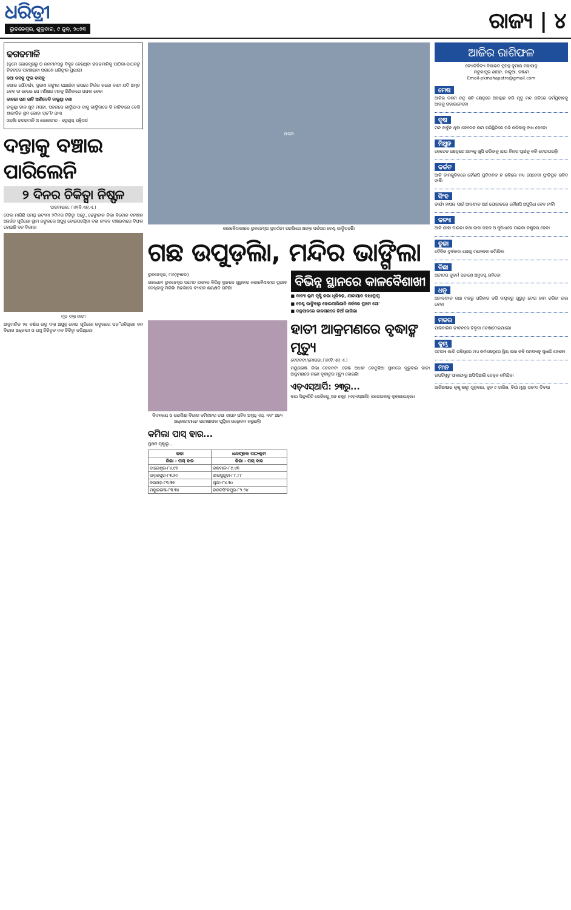ଧରିତ୍ରୀ
ଭୁବନେଶ୍ୱର, ଶୁକ୍ରବାର, ୯ ଜୁନ୍, ୨୦୨୩
ରାଜ୍ୟ | ୪
ଢଗଢମାଳି
(କ୍ରମେ ଲୋକମୁଖରୁ ଓ ଜନମାନସରୁ ବିସ୍ମୃତ ହେଉଥିବା ଢଗଢମାଳିକୁ ପାଠିକା-ପାଠକଙ୍କ ନିକଟରେ ପହଞ୍ଚାଇବା ସକାଶେ ଧରିତ୍ରୀର ପ୍ରୟାସ)
କଥା ରସକୁ ଫୁଲ ବାସକୁ
କଥାର ସୌନ୍ଦର୍ଯ୍ୟ, ପ୍ରକାଶ ଭଙ୍ଗୀର ଯଥାର୍ଥତା ଉପରେ ନିର୍ଭର କରେ। ବାଣୀ ଯଦି ଅମୃତ ହେବ ତା'ହେଲେ ସେ ମଣିଷର ମନକୁ କିଣିବାରେ ସଫଳ ହେବ।
କାଟଣା ପଣ କାଟି ଆଣିଦେବି ଚାକୁଣ୍ଡା ବଣ।
ଚାକୁଣ୍ଡା ଡାଳ ଖୁବ ମସକା, ସହଜରେ ଭାଙ୍ଗିଯାଏ। ତାକୁ ଭାଙ୍ଗିବାରେ କି କାଟିବାରେ ବେଶି ଶାରୀରିକ ଶ୍ରମ ଲୋଡ଼ା ପଡ଼ି ନ ଥାଏ।
ଓଡ଼ିଆ ଢଗଢମାଳି ଓ ଲୋକଗୀତ - ଫ୍ରେଣ୍ଡସ୍ ପବ୍ଲିଶର୍ସ
ଦନ୍ତାକୁ ବଞ୍ଚାଇ ପାରିଲେନି
୨ ଦିନର ଚିକିତ୍ସା ନିଷ୍ଫଳ
ସାତମାଇଲ, ୮।୬(ବି.ଏନ୍.ଏ.)
ଫେଲ ମାରିଛି ସମସ୍ତ ଉଦ୍ୟମ। ୨ଦିନର ଚିକିତ୍ସା ସତ୍ତ୍ୱେ ଢେଙ୍କାନାଳ ଜିଲା ହିନ୍ଦୋଳ ବନାଞ୍ଚଳ ଅନ୍ତର୍ଗତ ଗୁରିଲୋ ଗ୍ରାମ ଜଙ୍ଗଲରେ ଅସୁସ୍ଥ ହୋଇପଡ଼ିଥିବା ଦନ୍ତା ଜୀବନ ବଞ୍ଚାଇବାରେ ବିଫଳ ହୋଇଛି ବନ ବିଭାଗ।
ମୃତ ଦନ୍ତା ହାତୀ
ଆନୁମାନିକ ୨୪ ବର୍ଷର ଉକ୍ତ ଦନ୍ତା ଅସୁସ୍ଥ ହୋଇ ଗୁରିଲୋ ଜଙ୍ଗଲରେ ପଡ଼ି ରହିଥିଲା। ବନ ବିଭାଗ ଅଧିକାରୀ ଓ ପଶୁ ଚିକିତ୍ସକ ଦଳ ଚିକିତ୍ସା କରିଥିଲେ।
ଫଟୋ
କାଳବୈଶାଖୀରେ ଭୁବନେଶ୍ୱର ପ୍ରଦର୍ଶନୀ ପଡ଼ିଆରେ ଅଜନ୍ତା ସର୍କସର ଟେଣ୍ଟ ଭାଙ୍ଗିପଡ଼ିଛି।
ଗଛ ଉପୁଡ଼ିଲା, ମନ୍ଦିର ଭାଙ୍ଗିଲା
ଭୁବନେଶ୍ୱର, ୮।୬(ବ୍ୟୁରୋ)
ରାଜଧାନୀ ଭୁବନେଶ୍ୱର ସମେତ ରାଜ୍ୟର ବିଭିନ୍ନ ସ୍ଥାନରେ ଗୁରୁବାର କାଳବୈଶାଖୀର ପ୍ରଭାବ ଦେଖିବାକୁ ମିଳିଛି। ଓଡ଼ିଶାରେ ବ୍ୟାପକ କ୍ଷୟକ୍ଷତି ଘଟିଛି।
ବିଭିନ୍ନ ସ୍ଥାନରେ କାଳବୈଶାଖୀ
■ ବାତ୍ୟା ଭ୍ରମ ସୃଷ୍ଟି କଲା ଧୂଳିଝଡ଼, ଯାତାୟାତ ବାଧାପ୍ରାପ୍ତ
■ ଟେଣ୍ଟ ଭାଙ୍ଗିବାରୁ ହୋଇପାରିଲାନି ସର୍କସର ପ୍ରଥମ ଶୋ'
■ ବଜ୍ରପାତରେ ତାଳଗଛରେ ନିଆଁ ଲାଗିଲା
ବିଦ୍ୟାଳୟ ଓ ଗଣଶିକ୍ଷା ବିଭାଗ କମିଶନର ତଥା ଶାସନ ସଚିବ ଅଶ୍ୱଥି ଏସ୍. ଏବଂ ଅନ୍ୟ ଅଧିକାରୀମାନେ ପରୀକ୍ଷାଫଳ ପୁସ୍ତିକା ଉନ୍ମୋଚନ କରୁଛନ୍ତି।
କମିଲା ପାସ୍ ହାର...
ପ୍ରଥମ ପୃଷ୍ଠାରୁ...
| କଳା | ଧନ୍ଦାମୂଳକ ପାଠ୍ୟକ୍ରମ |
| --- | --- |
| ଜିଲା - ପାସ୍ ହାର | ଜିଲା - ପାସ୍ ହାର |
| ବାଲେଶ୍ୱର-୮୪.୯୬ | କନ୍ଧମାଳ-୮୯.୪୩ |
| ସମ୍ବଲପୁର-୮୩.୬୦ | ଝାରସୁଗୁଡ଼ା-୮୮.୮୮ |
| ବରଗଡ଼-୮୩.୩୭ | ପୁରୀ-୮୪.୩୦ |
| ମୟୂରଭଞ୍ଜ-୮୩.୩୪ | ଜଗତସିଂହପୁର-୮୨.୨୪ |
ହାତୀ ଆକ୍ରମଣରେ ବୃଦ୍ଧାଙ୍କ ମୃତ୍ୟୁ
ବେତନଟୀ/ମୋରଡ଼ା,୮।୬(ବି.ଏନ୍.ଏ.)
ମୟୂରଭଞ୍ଜ ଜିଲା ବେତନଟୀ ରେଞ୍ଜ ଅଧୀନ କେନ୍ଦୁଛିଆ ଗ୍ରାମରେ ଗୁରୁବାର ହାତୀ ଆକ୍ରମଣରେ ଜଣେ ବୃଦ୍ଧାଙ୍କର ମୃତ୍ୟୁ ହୋଇଛି।
ଏଚ୍ଏସ୍ଆର୍ପି: ୨୩ରୁ...
ହାଇ ସିକ୍ୟୁରିଟି ରେଜିଷ୍ଟ୍ରେସନ ପ୍ଲେଟ୍ (ଏଚ୍ଏସ୍ଆର୍ପି) ଲଗେଇବାକୁ କୁହାଯାଇଥିଲା।
ଆଜିର ରାଶିଫଳ
ଜ୍ୟୋତିର୍ବିଦ୍ୟା ବିଶାରଦ ପ୍ରସନ୍ନ କୁମାର ମହାପାତ୍ର
ମଙ୍ଗଳାପୁର ଶାସନ, କାଦୁଆ, ଗଞ୍ଜାମ
Email-pkmahapatro@gmail.com
ମେଷ
ଆଜିର ଦଶମ ଚନ୍ଦ୍ର ଶନି କ୍ଷେତ୍ରରେ ଅବସ୍ଥାନ କରି ମୃଦୁ ମନ୍ଦ ଗତିରେ କର୍ମପ୍ରବାହକୁ ଆଗକୁ ଗଡ଼ାଇନେବେ।
ବୃଷ
ମନ ଚାହୁଁନ ଥିବା କେତେକ କାମ ପରିସ୍ଥିତିରେ ପଡି କରିବାକୁ ବାଧ ହେବେ।
ମିଥୁନ
କେତେକ କ୍ଷେତ୍ରରେ ଅନ୍ୟକୁ ଖୁସି କରିବାକୁ ଯାଇ ନିଜର ସ୍ୱାର୍ଥକୁ ବଳି ଦେଇପାରନ୍ତି।
କର୍କଟ
ଆଜି କାମଗୁଡିକରେ କୌଣସି ପ୍ରତିବନ୍ଧକ ନ ରହିଲେ ମଧ୍ୟ ସେତେଟା ପ୍ରୀତିପ୍ରଦ ରହିବ ନାହିଁ।
ସିଂହ
କାର୍ଯ୍ୟ ହାସଲ ପାଇଁ ଆବଶ୍ୟକ ଅର୍ଥ ଯୋଗାଡ଼ରେ କୌଣସି ଅସୁବିଧା ହେବ ନାହିଁ।
କନ୍ୟା
ଆଜି ଯାହା ପାଇବା କଥା ତାହା ସହଜ ଓ ସୁବିଧାରେ ପାଇବା କଷ୍ଟକର ହେବ।
ତୁଳା
ଦୈହିକ ଦୁର୍ବଳତା ଯୋଗୁ ମନୋବଳ କମିଯିବ।
ବିଛା
ଅତୀତର କୁକର୍ମ ସକାଶେ ଅନୁତପ୍ତ ରହିବେ।
ଧନୁ
ଅନାବଶ୍ୟକ କଥା ମନରୁ ପରିହାର କରି ବାସ୍ତବରୁ ଗୁରୁତ୍ୱ ଦେଇ କାମ କରିବା ଭଲ ହେବ।
ମକର
ପାରିବାରିକ ଜୀବନରେ ତିକ୍ତତା ଦେଖାଦେଇପାରେ।
କୁମ୍ଭ
ସମସ୍ୟା ଲାଗି ରହିଥିଲେ ମଧ୍ୟ କର୍ମକ୍ଷେତ୍ରରେ ପ୍ରିୟ କଥା କହି ସମସ୍ୟାକୁ ସୁଧାରି ନେବେ।
ମୀନ
ଉପରିସ୍ଥଙ୍କ ସାହାଯ୍ୟରୁ ଅଫିସିଆଲି ଟେନ୍ସନ କମିଯିବ।
ଆଜିଆଷାଢ଼ କୃଷ୍ଣ ଷଷ୍ଠୀ ଶୁକ୍ରବାର, ଜୁନ୍ ୯ ତାରିଖ, ବିର୍ସା ମୁଣ୍ଡା ଶହୀଦ ଦିବସ।